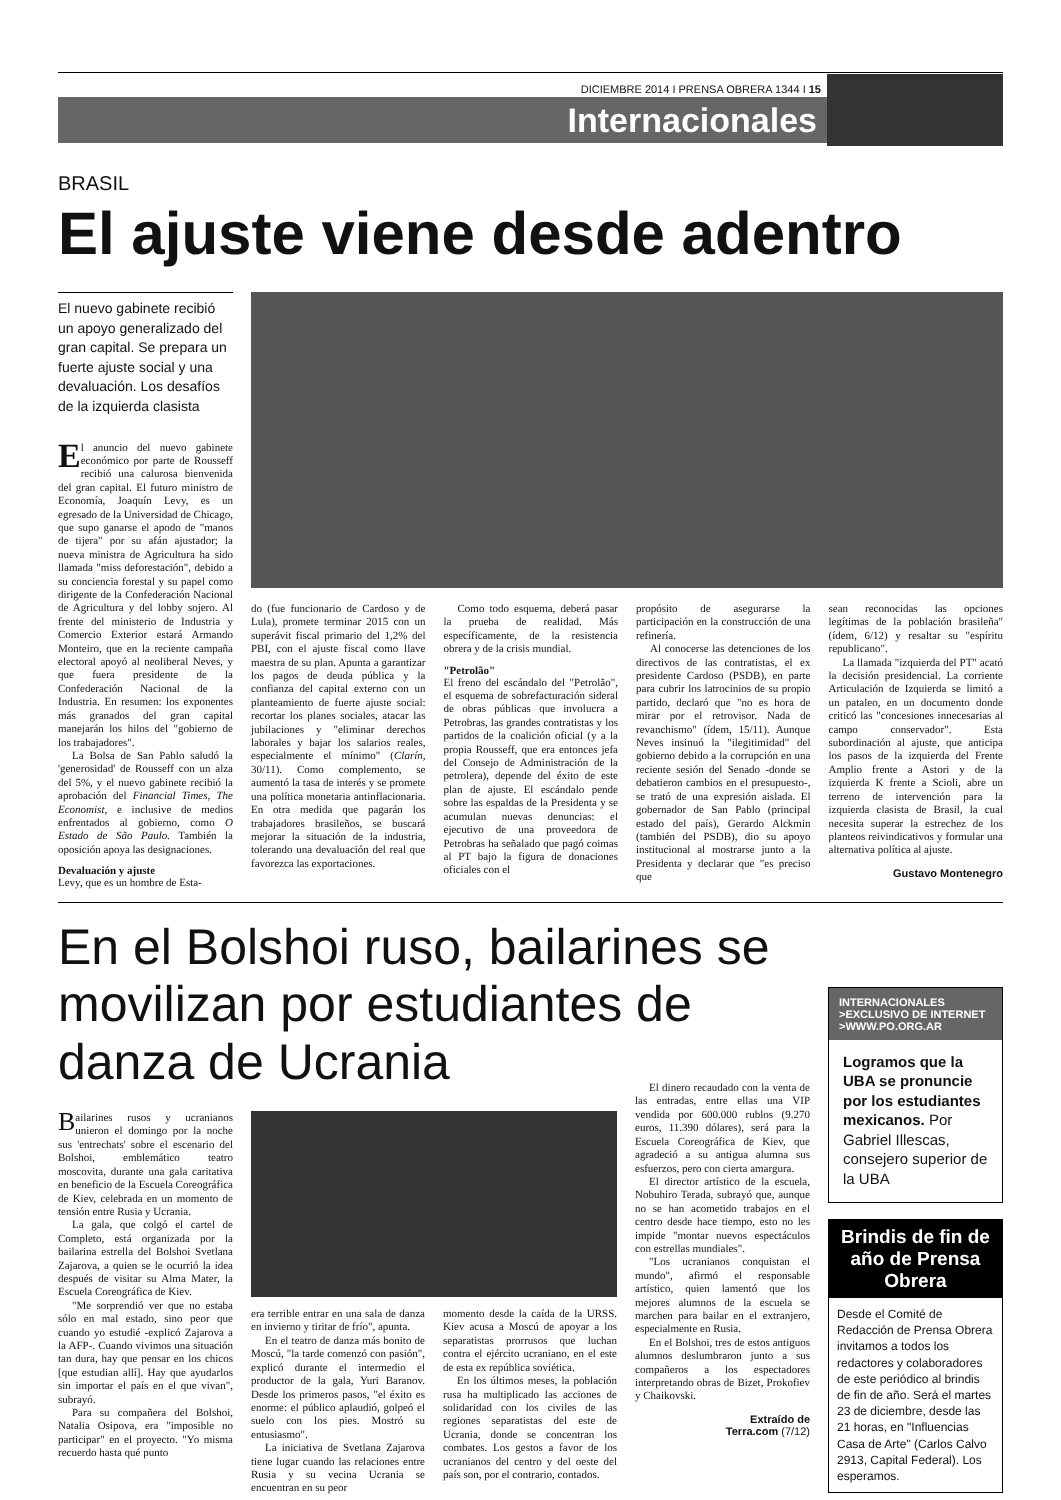DICIEMBRE 2014 I PRENSA OBRERA 1344 I 15
Internacionales
BRASIL
El ajuste viene desde adentro
El nuevo gabinete recibió un apoyo generalizado del gran capital. Se prepara un fuerte ajuste social y una devaluación. Los desafíos de la izquierda clasista
El anuncio del nuevo gabinete económico por parte de Rousseff recibió una calurosa bienvenida del gran capital. El futuro ministro de Economía, Joaquín Levy, es un egresado de la Universidad de Chicago, que supo ganarse el apodo de "manos de tijera" por su afán ajustador; la nueva ministra de Agricultura ha sido llamada "miss deforestación", debido a su conciencia forestal y su papel como dirigente de la Confederación Nacional de Agricultura y del lobby sojero. Al frente del ministerio de Industria y Comercio Exterior estará Armando Monteiro, que en la reciente campaña electoral apoyó al neoliberal Neves, y que fuera presidente de la Confederación Nacional de la Industria. En resumen: los exponentes más granados del gran capital manejarán los hilos del "gobierno de los trabajadores".
La Bolsa de San Pablo saludó la 'generosidad' de Rousseff con un alza del 5%, y el nuevo gabinete recibió la aprobación del Financial Times, The Economist, e inclusive de medios enfrentados al gobierno, como O Estado de São Paulo. También la oposición apoya las designaciones.
Devaluación y ajuste
Levy, que es un hombre de Esta-
do (fue funcionario de Cardoso y de Lula), promete terminar 2015 con un superávit fiscal primario del 1,2% del PBI, con el ajuste fiscal como llave maestra de su plan. Apunta a garantizar los pagos de deuda pública y la confianza del capital externo con un planteamiento de fuerte ajuste social: recortar los planes sociales, atacar las jubilaciones y "eliminar derechos laborales y bajar los salarios reales, especialmente el mínimo" (Clarín, 30/11). Como complemento, se aumentó la tasa de interés y se promete una política monetaria antinflacionaria. En otra medida que pagarán los trabajadores brasileños, se buscará mejorar la situación de la industria, tolerando una devaluación del real que favorezca las exportaciones.
Como todo esquema, deberá pasar la prueba de realidad. Más específicamente, de la resistencia obrera y de la crisis mundial.
"Petrolão"
El freno del escándalo del "Petrolão", el esquema de sobrefacturación sideral de obras públicas que involucra a Petrobras, las grandes contratistas y los partidos de la coalición oficial (y a la propia Rousseff, que era entonces jefa del Consejo de Administración de la petrolera), depende del éxito de este plan de ajuste. El escándalo pende sobre las espaldas de la Presidenta y se acumulan nuevas denuncias: el ejecutivo de una proveedora de Petrobras ha señalado que pagó coimas al PT bajo la figura de donaciones oficiales con el
propósito de asegurarse la participación en la construcción de una refinería.
Al conocerse las detenciones de los directivos de las contratistas, el ex presidente Cardoso (PSDB), en parte para cubrir los latrocinios de su propio partido, declaró que "no es hora de mirar por el retrovisor. Nada de revanchismo" (ídem, 15/11). Aunque Neves insinuó la "ilegitimidad" del gobierno debido a la corrupción en una reciente sesión del Senado -donde se debatieron cambios en el presupuesto-, se trató de una expresión aislada. El gobernador de San Pablo (principal estado del país), Gerardo Alckmin (también del PSDB), dio su apoyo institucional al mostrarse junto a la Presidenta y declarar que "es preciso que
sean reconocidas las opciones legítimas de la población brasileña" (ídem, 6/12) y resaltar su "espíritu republicano".
La llamada "izquierda del PT" acató la decisión presidencial. La corriente Articulación de Izquierda se limitó a un pataleo, en un documento donde criticó las "concesiones innecesarias al campo conservador". Esta subordinación al ajuste, que anticipa los pasos de la izquierda del Frente Amplio frente a Astori y de la izquierda K frente a Scioli, abre un terreno de intervención para la izquierda clasista de Brasil, la cual necesita superar la estrechez de los planteos reivindicativos y formular una alternativa política al ajuste.
Gustavo Montenegro
En el Bolshoi ruso, bailarines se movilizan por estudiantes de danza de Ucrania
Bailarines rusos y ucranianos unieron el domingo por la noche sus 'entrechats' sobre el escenario del Bolshoi, emblemático teatro moscovita, durante una gala caritativa en beneficio de la Escuela Coreográfica de Kiev, celebrada en un momento de tensión entre Rusia y Ucrania.
La gala, que colgó el cartel de Completo, está organizada por la bailarina estrella del Bolshoi Svetlana Zajarova, a quien se le ocurrió la idea después de visitar su Alma Mater, la Escuela Coreográfica de Kiev.
"Me sorprendió ver que no estaba sólo en mal estado, sino peor que cuando yo estudié -explicó Zajarova a la AFP-. Cuando vivimos una situación tan dura, hay que pensar en los chicos [que estudian allí]. Hay que ayudarlos sin importar el país en el que vivan", subrayó.
Para su compañera del Bolshoi, Natalia Osipova, era "imposible no participar" en el proyecto. "Yo misma recuerdo hasta qué punto
era terrible entrar en una sala de danza en invierno y tiritar de frío", apunta.
En el teatro de danza más bonito de Moscú, "la tarde comenzó con pasión", explicó durante el intermedio el productor de la gala, Yuri Baranov. Desde los primeros pasos, "el éxito es enorme: el público aplaudió, golpeó el suelo con los pies. Mostró su entusiasmo".
La iniciativa de Svetlana Zajarova tiene lugar cuando las relaciones entre Rusia y su vecina Ucrania se encuentran en su peor
momento desde la caída de la URSS. Kiev acusa a Moscú de apoyar a los separatistas prorrusos que luchan contra el ejército ucraniano, en el este de esta ex república soviética.
En los últimos meses, la población rusa ha multiplicado las acciones de solidaridad con los civiles de las regiones separatistas del este de Ucrania, donde se concentran los combates. Los gestos a favor de los ucranianos del centro y del oeste del país son, por el contrario, contados.
El dinero recaudado con la venta de las entradas, entre ellas una VIP vendida por 600.000 rublos (9.270 euros, 11.390 dólares), será para la Escuela Coreográfica de Kiev, que agradeció a su antigua alumna sus esfuerzos, pero con cierta amargura.
El director artístico de la escuela, Nobuhiro Terada, subrayó que, aunque no se han acometido trabajos en el centro desde hace tiempo, esto no les impide "montar nuevos espectáculos con estrellas mundiales".
"Los ucranianos conquistan el mundo", afirmó el responsable artístico, quien lamentó que los mejores alumnos de la escuela se marchen para bailar en el extranjero, especialmente en Rusia.
En el Bolshoi, tres de estos antiguos alumnos deslumbraron junto a sus compañeros a los espectadores interpretando obras de Bizet, Prokofiev y Chaikovski.
Extraído de
Terra.com (7/12)
INTERNACIONALES >EXCLUSIVO DE INTERNET >WWW.PO.ORG.AR
Logramos que la UBA se pronuncie por los estudiantes mexicanos. Por Gabriel Illescas, consejero superior de la UBA
Brindis de fin de año de Prensa Obrera
Desde el Comité de Redacción de Prensa Obrera invitamos a todos los redactores y colaboradores de este periódico al brindis de fin de año. Será el martes 23 de diciembre, desde las 21 horas, en "Influencias Casa de Arte" (Carlos Calvo 2913, Capital Federal). Los esperamos.